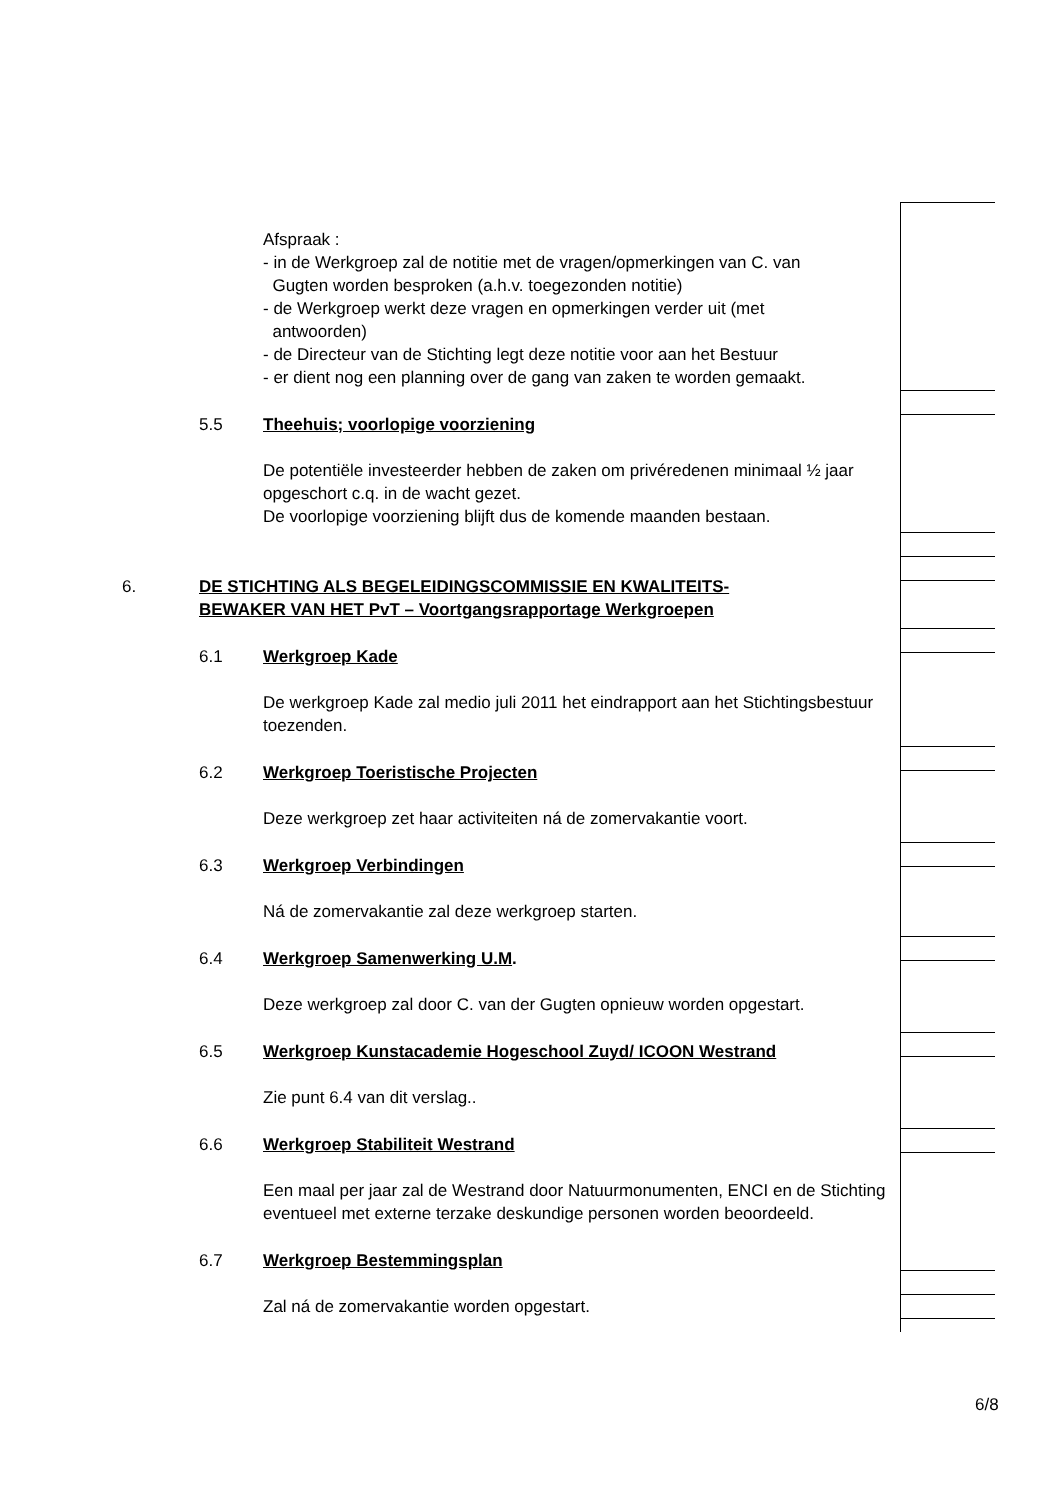Afspraak :
- in de Werkgroep zal de notitie met de vragen/opmerkingen van C. van
Gugten worden besproken (a.h.v. toegezonden notitie)
- de Werkgroep werkt deze vragen en opmerkingen verder uit (met
antwoorden)
- de Directeur van de Stichting legt deze notitie voor aan het Bestuur
- er dient nog een planning over de gang van zaken te worden gemaakt.
5.5 Theehuis; voorlopige voorziening
De potentiële investeerder hebben de zaken om privéredenen minimaal ½ jaar opgeschort c.q. in de wacht gezet.
De voorlopige voorziening blijft dus de komende maanden bestaan.
6. DE STICHTING ALS BEGELEIDINGSCOMMISSIE EN KWALITEITS-
BEWAKER VAN HET PvT – Voortgangsrapportage Werkgroepen
6.1 Werkgroep Kade
De werkgroep Kade zal medio juli 2011 het eindrapport aan het Stichtingsbestuur toezenden.
6.2 Werkgroep Toeristische Projecten
Deze werkgroep zet haar activiteiten ná de zomervakantie voort.
6.3 Werkgroep Verbindingen
Ná de zomervakantie zal deze werkgroep starten.
6.4 Werkgroep Samenwerking U.M.
Deze werkgroep zal door C. van der Gugten opnieuw worden opgestart.
6.5 Werkgroep Kunstacademie Hogeschool Zuyd/ ICOON Westrand
Zie punt 6.4 van dit verslag..
6.6 Werkgroep Stabiliteit Westrand
Een maal per jaar zal de Westrand door Natuurmonumenten, ENCI en de Stichting eventueel met externe terzake deskundige personen worden beoordeeld.
6.7 Werkgroep Bestemmingsplan
Zal ná de zomervakantie worden opgestart.
6/8